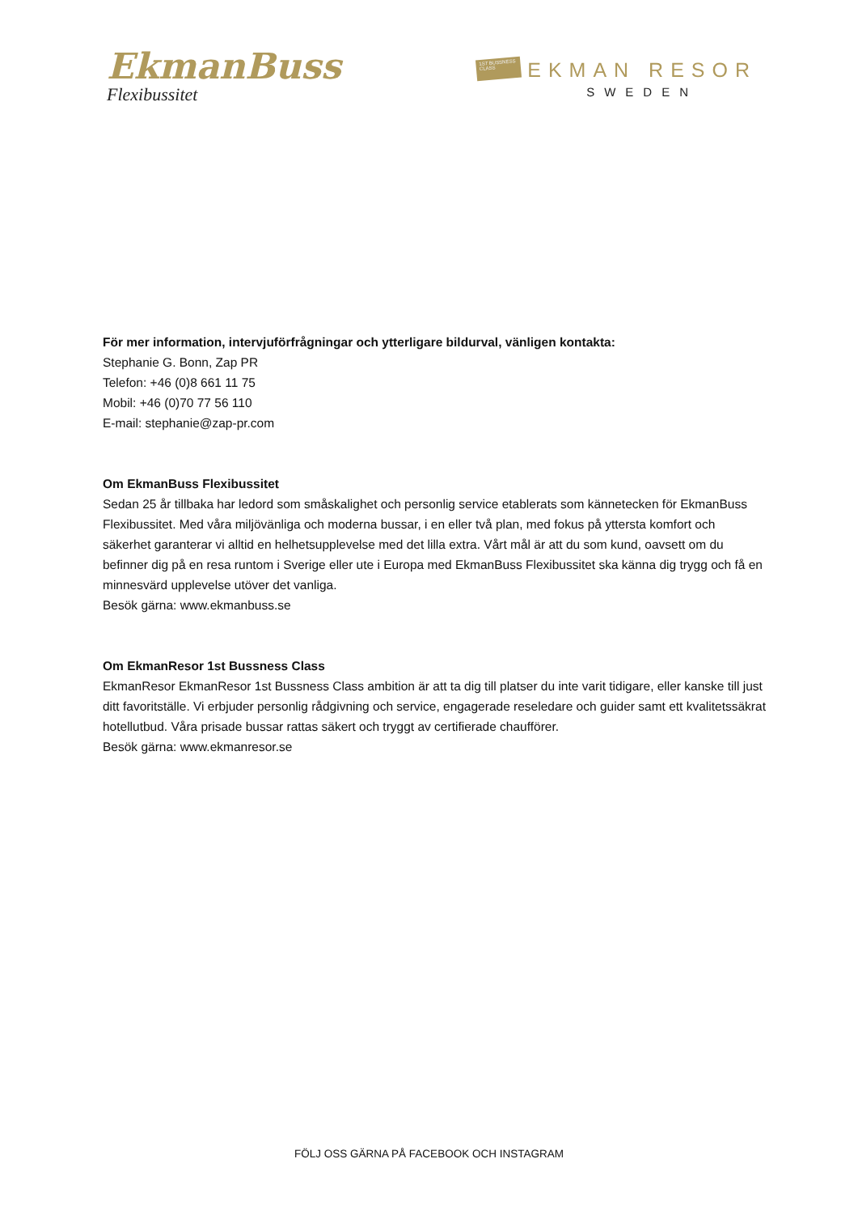EkmanBuss
Flexibussitet
1ST BUSSNESS CLASS
EKMAN RESOR
SWEDEN
För mer information, intervjuförfrågningar och ytterligare bildurval, vänligen kontakta:
Stephanie G. Bonn, Zap PR
Telefon: +46 (0)8 661 11 75
Mobil: +46 (0)70 77 56 110
E-mail: stephanie@zap-pr.com
Om EkmanBuss Flexibussitet
Sedan 25 år tillbaka har ledord som småskalighet och personlig service etablerats som kännetecken för EkmanBuss Flexibussitet. Med våra miljövänliga och moderna bussar, i en eller två plan, med fokus på yttersta komfort och säkerhet garanterar vi alltid en helhetsupplevelse med det lilla extra. Vårt mål är att du som kund, oavsett om du befinner dig på en resa runtom i Sverige eller ute i Europa med EkmanBuss Flexibussitet ska känna dig trygg och få en minnesvärd upplevelse utöver det vanliga.
Besök gärna: www.ekmanbuss.se
Om EkmanResor 1st Bussness Class
EkmanResor EkmanResor 1st Bussness Class ambition är att ta dig till platser du inte varit tidigare, eller kanske till just ditt favoritställe. Vi erbjuder personlig rådgivning och service, engagerade reseledare och guider samt ett kvalitetssäkrat hotellutbud. Våra prisade bussar rattas säkert och tryggt av certifierade chaufförer.
Besök gärna: www.ekmanresor.se
FÖLJ OSS GÄRNA PÅ FACEBOOK OCH INSTAGRAM